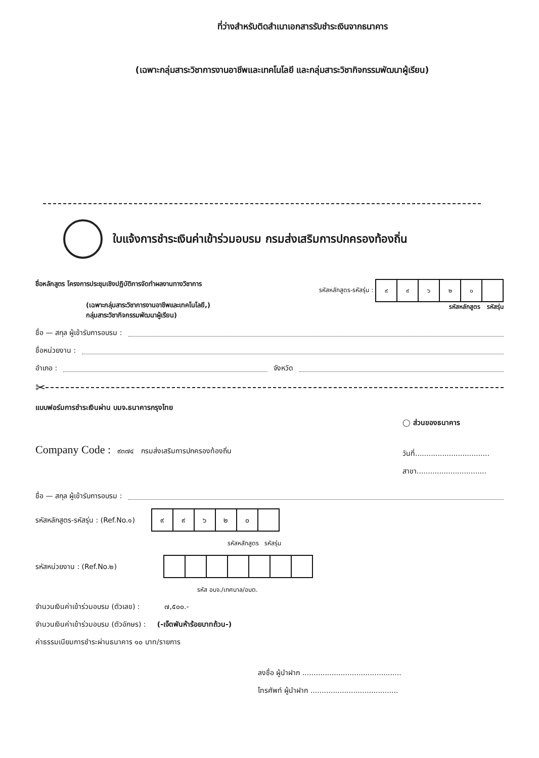ที่ว่างสำหรับติดสำเนาเอกสารรับชำระเงินจากธนาคาร
(เฉพาะกลุ่มสาระวิชาการงานอาชีพและเทคโนโลยี และกลุ่มสาระวิชากิจกรรมพัฒนาผู้เรียน)
ใบแจ้งการชำระเงินค่าเข้าร่วมอบรม กรมส่งเสริมการปกครองท้องถิ่น
ชื่อหลักสูตร โครงการประชุมเชิงปฏิบัติการจัดทำผลงานทางวิชาการ
(เฉพาะกลุ่มสาระวิชาการงานอาชีพและเทคโนโลยี,)
กลุ่มสาระวิชากิจกรรมพัฒนาผู้เรียน)
รหัสหลักสูตร-รหัสรุ่น :
| ๙ | ๙ | ๖ | ๒ | ๐ | |
รหัสหลักสูตร รหัสรุ่น
ชื่อ — สกุล ผู้เข้ารับการอบรม :
ชื่อหน่วยงาน :
อำเภอ : จังหวัด
✂
แบบฟอร์มการชำระเงินผ่าน บมจ.ธนาคารกรุงไทย
Company Code : ๙๓๗๔ กรมส่งเสริมการปกครองท้องถิ่น
◯ ส่วนของธนาคาร
วันที่.................................
สาขา...............................
ชื่อ — สกุล ผู้เข้ารับการอบรม :
รหัสหลักสูตร-รหัสรุ่น : (Ref.No.๑)
| ๙ | ๙ | ๖ | ๒ | ๐ | |
รหัสหลักสูตร รหัสรุ่น
รหัสหน่วยงาน : (Ref.No.๒)
รหัส อบจ./เทศบาล/อบต.
จำนวนเงินค่าเข้าร่วมอบรม (ตัวเลข) : ๗,๕๐๐.-
จำนวนเงินค่าเข้าร่วมอบรม (ตัวอักษร) : (-เจ็ดพันห้าร้อยบาทถ้วน-)
ค่าธรรมเนียมการชำระผ่านธนาคาร ๑๐ บาท/รายการ
ลงชื่อ ผู้นำฝาก ............................................
โทรศัพท์ ผู้นำฝาก .......................................